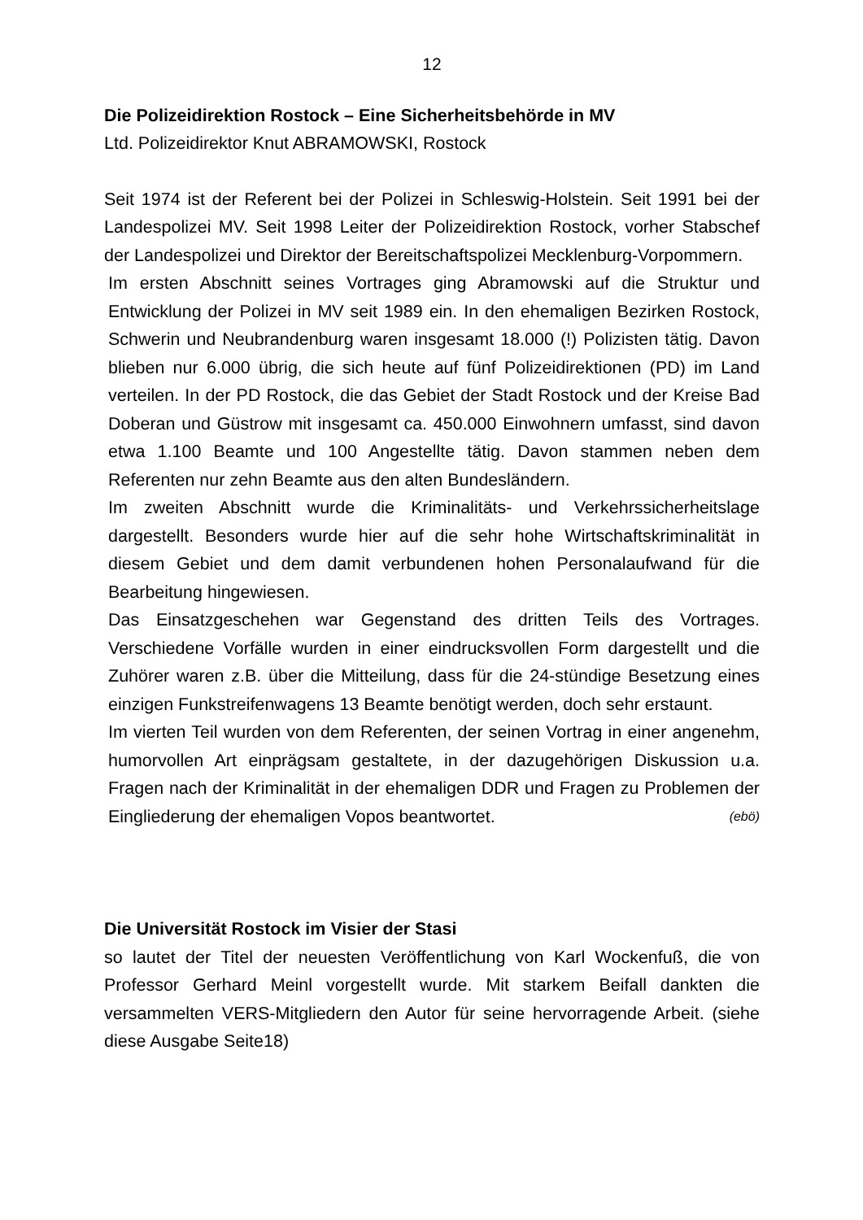12
Die Polizeidirektion Rostock – Eine Sicherheitsbehörde in MV
Ltd. Polizeidirektor Knut ABRAMOWSKI, Rostock
Seit 1974 ist der Referent bei der Polizei in Schleswig-Holstein. Seit 1991 bei der Landespolizei MV. Seit 1998 Leiter der Polizeidirektion Rostock, vorher Stabschef der Landespolizei und Direktor der Bereitschaftspolizei Mecklenburg-Vorpommern.
Im ersten Abschnitt seines Vortrages ging Abramowski auf die Struktur und Entwicklung der Polizei in MV seit 1989 ein. In den ehemaligen Bezirken Rostock, Schwerin und Neubrandenburg waren insgesamt 18.000 (!) Polizisten tätig. Davon blieben nur 6.000 übrig, die sich heute auf fünf Polizeidirektionen (PD) im Land verteilen. In der PD Rostock, die das Gebiet der Stadt Rostock und der Kreise Bad Doberan und Güstrow mit insgesamt ca. 450.000 Einwohnern umfasst, sind davon etwa 1.100 Beamte und 100 Angestellte tätig. Davon stammen neben dem Referenten nur zehn Beamte aus den alten Bundesländern.
Im zweiten Abschnitt wurde die Kriminalitäts- und Verkehrssicherheitslage dargestellt. Besonders wurde hier auf die sehr hohe Wirtschaftskriminalität in diesem Gebiet und dem damit verbundenen hohen Personalaufwand für die Bearbeitung hingewiesen.
Das Einsatzgeschehen war Gegenstand des dritten Teils des Vortrages. Verschiedene Vorfälle wurden in einer eindrucksvollen Form dargestellt und die Zuhörer waren z.B. über die Mitteilung, dass für die 24-stündige Besetzung eines einzigen Funkstreifenwagens 13 Beamte benötigt werden, doch sehr erstaunt.
Im vierten Teil wurden von dem Referenten, der seinen Vortrag in einer angenehm, humorvollen Art einprägsam gestaltete, in der dazugehörigen Diskussion u.a. Fragen nach der Kriminalität in der ehemaligen DDR und Fragen zu Problemen der Eingliederung der ehemaligen Vopos beantwortet. (ebö)
Die Universität Rostock im Visier der Stasi
so lautet der Titel der neuesten Veröffentlichung von Karl Wockenfuß, die von Professor Gerhard Meinl vorgestellt wurde. Mit starkem Beifall dankten die versammelten VERS-Mitgliedern den Autor für seine hervorragende Arbeit. (siehe diese Ausgabe Seite18)